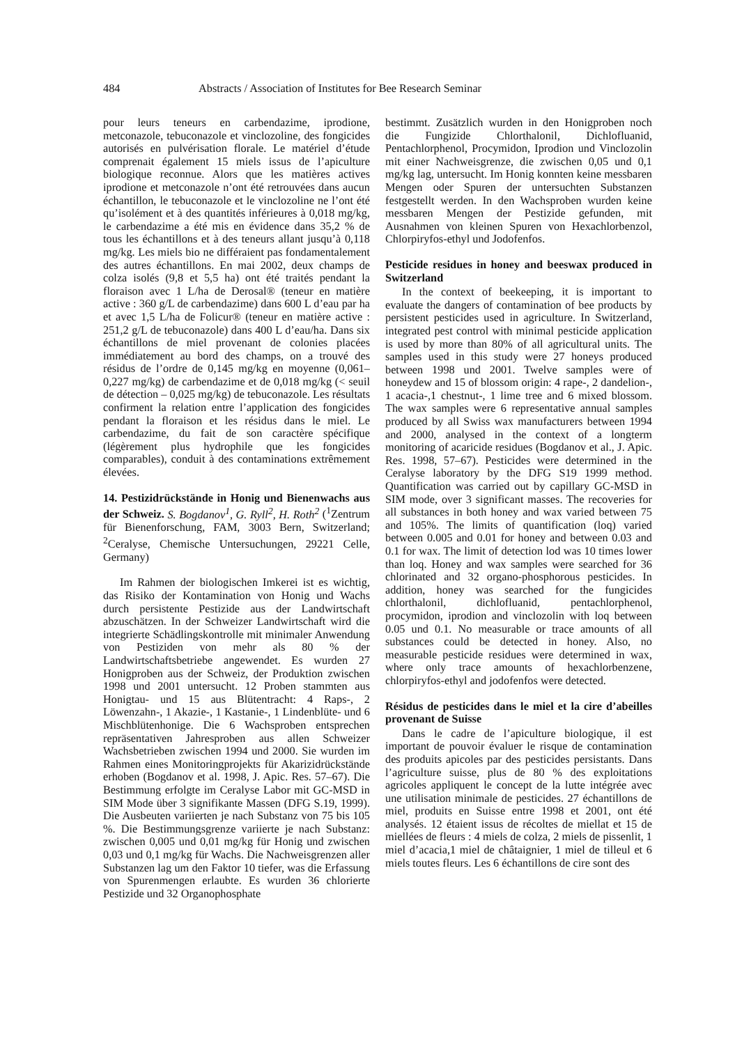484 Abstracts / Association of Institutes for Bee Research Seminar
pour leurs teneurs en carbendazime, iprodione, metconazole, tebuconazole et vinclozoline, des fongicides autorisés en pulvérisation florale. Le matériel d’étude comprenait également 15 miels issus de l’apiculture biologique reconnue. Alors que les matières actives iprodione et metconazole n’ont été retrouvées dans aucun échantillon, le tebuconazole et le vinclozoline ne l’ont été qu’isolément et à des quantités inférieures à 0,018 mg/kg, le carbendazime a été mis en évidence dans 35,2 % de tous les échantillons et à des teneurs allant jusqu’à 0,118 mg/kg. Les miels bio ne différaient pas fondamentalement des autres échantillons. En mai 2002, deux champs de colza isolés (9,8 et 5,5 ha) ont été traités pendant la floraison avec 1 L/ha de Derosal® (teneur en matière active : 360 g/L de carbendazime) dans 600 L d’eau par ha et avec 1,5 L/ha de Folicur® (teneur en matière active : 251,2 g/L de tebuconazole) dans 400 L d’eau/ha. Dans six échantillons de miel provenant de colonies placées immédiatement au bord des champs, on a trouvé des résidus de l’ordre de 0,145 mg/kg en moyenne (0,061–0,227 mg/kg) de carbendazime et de 0,018 mg/kg (< seuil de détection – 0,025 mg/kg) de tebuconazole. Les résultats confirment la relation entre l’application des fongicides pendant la floraison et les résidus dans le miel. Le carbendazime, du fait de son caractère spécifique (légèrement plus hydrophile que les fongicides comparables), conduit à des contaminations extrêmement élevées.
14. Pestizidrückstände in Honig und Bienenwachs aus der Schweiz. S. Bogdanov<sup>1</sup>, G. Ryll<sup>2</sup>, H. Roth<sup>2</sup> (<sup>1</sup>Zentrum für Bienenforschung, FAM, 3003 Bern, Switzerland; <sup>2</sup>Ceralyse, Chemische Untersuchungen, 29221 Celle, Germany)
Im Rahmen der biologischen Imkerei ist es wichtig, das Risiko der Kontamination von Honig und Wachs durch persistente Pestizide aus der Landwirtschaft abzuschätzen. In der Schweizer Landwirtschaft wird die integrierte Schädlingskontrolle mit minimaler Anwendung von Pestiziden von mehr als 80 % der Landwirtschaftsbetriebe angewendet. Es wurden 27 Honigproben aus der Schweiz, der Produktion zwischen 1998 und 2001 untersucht. 12 Proben stammten aus Honigtau- und 15 aus Blütentracht: 4 Raps-, 2 Löwenzahn-, 1 Akazie-, 1 Kastanie-, 1 Lindenblüte- und 6 Mischblütenhonige. Die 6 Wachsproben entsprechen repräsentativen Jahresproben aus allen Schweizer Wachsbetrieben zwischen 1994 und 2000. Sie wurden im Rahmen eines Monitoringprojekts für Akarizidrückstände erhoben (Bogdanov et al. 1998, J. Apic. Res. 57–67). Die Bestimmung erfolgte im Ceralyse Labor mit GC-MSD in SIM Mode über 3 signifikante Massen (DFG S.19, 1999). Die Ausbeuten variierten je nach Substanz von 75 bis 105 %. Die Bestimmungsgrenze variierte je nach Substanz: zwischen 0,005 und 0,01 mg/kg für Honig und zwischen 0,03 und 0,1 mg/kg für Wachs. Die Nachweisgrenzen aller Substanzen lag um den Faktor 10 tiefer, was die Erfassung von Spurenmengen erlaubte. Es wurden 36 chlorierte Pestizide und 32 Organophosphate
bestimmt. Zusätzlich wurden in den Honigproben noch die Fungizide Chlorthalonil, Dichlofluanid, Pentachlorphenol, Procymidon, Iprodion und Vinclozolin mit einer Nachweisgrenze, die zwischen 0,05 und 0,1 mg/kg lag, untersucht. Im Honig konnten keine messbaren Mengen oder Spuren der untersuchten Substanzen festgestellt werden. In den Wachsproben wurden keine messbaren Mengen der Pestizide gefunden, mit Ausnahmen von kleinen Spuren von Hexachlorbenzol, Chlorpiryfos-ethyl und Jodofenfos.
Pesticide residues in honey and beeswax produced in Switzerland
In the context of beekeeping, it is important to evaluate the dangers of contamination of bee products by persistent pesticides used in agriculture. In Switzerland, integrated pest control with minimal pesticide application is used by more than 80% of all agricultural units. The samples used in this study were 27 honeys produced between 1998 und 2001. Twelve samples were of honeydew and 15 of blossom origin: 4 rape-, 2 dandelion-, 1 acacia-,1 chestnut-, 1 lime tree and 6 mixed blossom. The wax samples were 6 representative annual samples produced by all Swiss wax manufacturers between 1994 and 2000, analysed in the context of a longterm monitoring of acaricide residues (Bogdanov et al., J. Apic. Res. 1998, 57–67). Pesticides were determined in the Ceralyse laboratory by the DFG S19 1999 method. Quantification was carried out by capillary GC-MSD in SIM mode, over 3 significant masses. The recoveries for all substances in both honey and wax varied between 75 and 105%. The limits of quantification (loq) varied between 0.005 and 0.01 for honey and between 0.03 and 0.1 for wax. The limit of detection lod was 10 times lower than loq. Honey and wax samples were searched for 36 chlorinated and 32 organo-phosphorous pesticides. In addition, honey was searched for the fungicides chlorthalonil, dichlofluanid, pentachlorphenol, procymidon, iprodion and vinclozolin with loq between 0.05 und 0.1. No measurable or trace amounts of all substances could be detected in honey. Also, no measurable pesticide residues were determined in wax, where only trace amounts of hexachlorbenzene, chlorpiryfos-ethyl and jodofenfos were detected.
Résidus de pesticides dans le miel et la cire d’abeilles provenant de Suisse
Dans le cadre de l’apiculture biologique, il est important de pouvoir évaluer le risque de contamination des produits apicoles par des pesticides persistants. Dans l’agriculture suisse, plus de 80 % des exploitations agricoles appliquent le concept de la lutte intégrée avec une utilisation minimale de pesticides. 27 échantillons de miel, produits en Suisse entre 1998 et 2001, ont été analysés. 12 étaient issus de récoltes de miellat et 15 de miellées de fleurs : 4 miels de colza, 2 miels de pissenlit, 1 miel d’acacia,1 miel de châtaignier, 1 miel de tilleul et 6 miels toutes fleurs. Les 6 échantillons de cire sont des